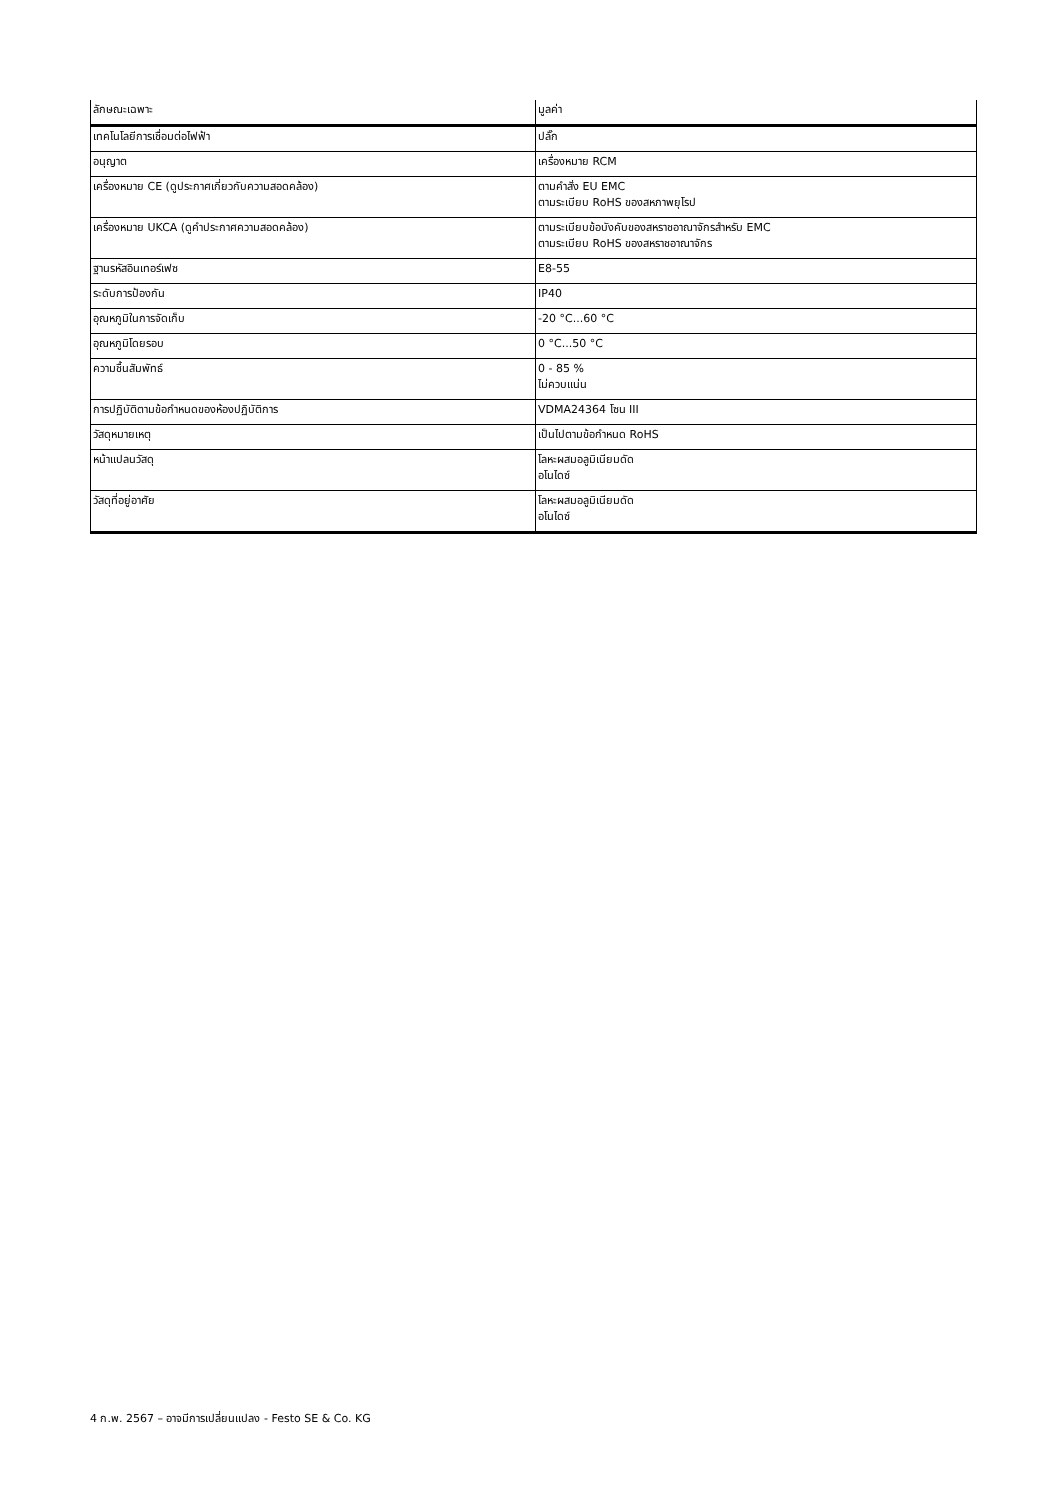| ลักษณะเฉพาะ | มูลค่า |
| --- | --- |
| เทคโนโลยีการเชื่อมต่อไฟฟ้า | ปลั๊ก |
| อนุญาต | เครื่องหมาย RCM |
| เครื่องหมาย CE (ดูประกาศเกี่ยวกับความสอดคล้อง) | ตามคำสั่ง EU EMC ตามระเบียบ RoHS ของสหภาพยุโรป |
| เครื่องหมาย UKCA (ดูคำประกาศความสอดคล้อง) | ตามระเบียบข้อบังคับของสหราชอาณาจักรสำหรับ EMC ตามระเบียบ RoHS ของสหราชอาณาจักร |
| ฐานรหัสอินเทอร์เฟซ | E8-55 |
| ระดับการป้องกัน | IP40 |
| อุณหภูมิในการจัดเก็บ | -20 °C...60 °C |
| อุณหภูมิโดยรอบ | 0 °C...50 °C |
| ความชื้นสัมพัทธ์ | 0 - 85 % ไม่ควบแน่น |
| การปฏิบัติตามข้อกำหนดของห้องปฏิบัติการ | VDMA24364 โซน III |
| วัสดุหมายเหตุ | เป็นไปตามข้อกำหนด RoHS |
| หน้าแปลนวัสดุ | โลหะผสมอลูมิเนียมดัด อโนไดซ์ |
| วัสดุที่อยู่อาศัย | โลหะผสมอลูมิเนียมดัด อโนไดซ์ |
4 ก.พ. 2567 – อาจมีการเปลี่ยนแปลง - Festo SE & Co. KG